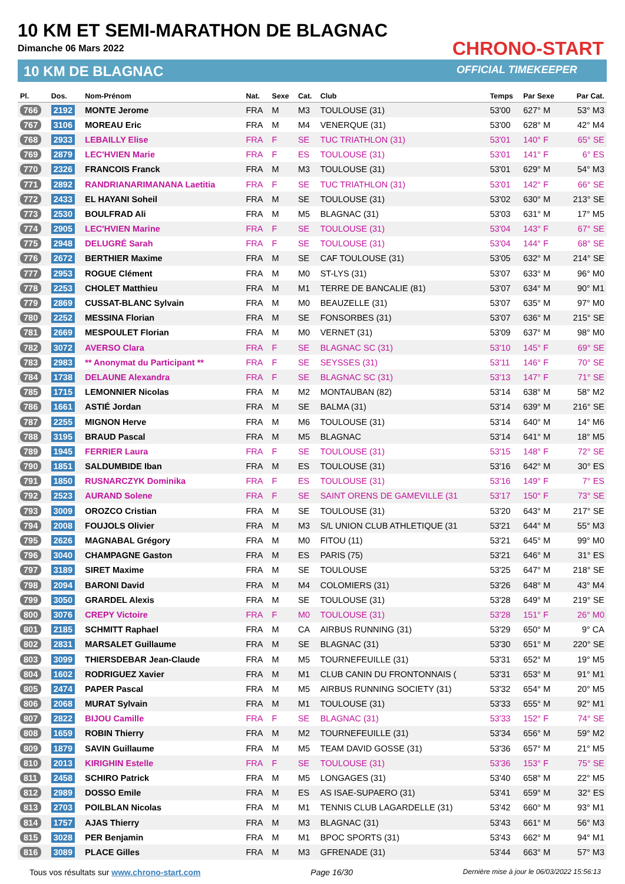10 KM ET SEMI-MARATHON DE BLAGNAC
Dimanche 06 Mars 2022
10 KM DE BLAGNAC
CHRONO-START
OFFICIAL TIMEKEEPER
| Pl. | Dos. | Nom-Prénom | Nat. | Sexe | Cat. | Club | Temps | Par Sexe | Par Cat. |
| --- | --- | --- | --- | --- | --- | --- | --- | --- | --- |
| 766 | 2192 | MONTE Jerome | FRA | M | M3 | TOULOUSE (31) | 53'00 | 627° M | 53° M3 |
| 767 | 3106 | MOREAU Eric | FRA | M | M4 | VENERQUE (31) | 53'00 | 628° M | 42° M4 |
| 768 | 2933 | LEBAILLY Elise | FRA | F | SE | TUC TRIATHLON (31) | 53'01 | 140° F | 65° SE |
| 769 | 2879 | LEC'HVIEN Marie | FRA | F | ES | TOULOUSE (31) | 53'01 | 141° F | 6° ES |
| 770 | 2326 | FRANCOIS Franck | FRA | M | M3 | TOULOUSE (31) | 53'01 | 629° M | 54° M3 |
| 771 | 2892 | RANDRIANARIMANANA Laetitia | FRA | F | SE | TUC TRIATHLON (31) | 53'01 | 142° F | 66° SE |
| 772 | 2433 | EL HAYANI Soheil | FRA | M | SE | TOULOUSE (31) | 53'02 | 630° M | 213° SE |
| 773 | 2530 | BOULFRAD Ali | FRA | M | M5 | BLAGNAC (31) | 53'03 | 631° M | 17° M5 |
| 774 | 2905 | LEC'HVIEN Marine | FRA | F | SE | TOULOUSE (31) | 53'04 | 143° F | 67° SE |
| 775 | 2948 | DELUGRÉ Sarah | FRA | F | SE | TOULOUSE (31) | 53'04 | 144° F | 68° SE |
| 776 | 2672 | BERTHIER Maxime | FRA | M | SE | CAF TOULOUSE (31) | 53'05 | 632° M | 214° SE |
| 777 | 2953 | ROGUE Clément | FRA | M | M0 | ST-LYS (31) | 53'07 | 633° M | 96° M0 |
| 778 | 2253 | CHOLET Matthieu | FRA | M | M1 | TERRE DE BANCALIE (81) | 53'07 | 634° M | 90° M1 |
| 779 | 2869 | CUSSAT-BLANC Sylvain | FRA | M | M0 | BEAUZELLE (31) | 53'07 | 635° M | 97° M0 |
| 780 | 2252 | MESSINA Florian | FRA | M | SE | FONSORBES (31) | 53'07 | 636° M | 215° SE |
| 781 | 2669 | MESPOULET Florian | FRA | M | M0 | VERNET (31) | 53'09 | 637° M | 98° M0 |
| 782 | 3072 | AVERSO Clara | FRA | F | SE | BLAGNAC SC (31) | 53'10 | 145° F | 69° SE |
| 783 | 2983 | ** Anonymat du Participant ** | FRA | F | SE | SEYSSES (31) | 53'11 | 146° F | 70° SE |
| 784 | 1738 | DELAUNE Alexandra | FRA | F | SE | BLAGNAC SC (31) | 53'13 | 147° F | 71° SE |
| 785 | 1715 | LEMONNIER Nicolas | FRA | M | M2 | MONTAUBAN (82) | 53'14 | 638° M | 58° M2 |
| 786 | 1661 | ASTIÉ Jordan | FRA | M | SE | BALMA (31) | 53'14 | 639° M | 216° SE |
| 787 | 2255 | MIGNON Herve | FRA | M | M6 | TOULOUSE (31) | 53'14 | 640° M | 14° M6 |
| 788 | 3195 | BRAUD Pascal | FRA | M | M5 | BLAGNAC | 53'14 | 641° M | 18° M5 |
| 789 | 1945 | FERRIER Laura | FRA | F | SE | TOULOUSE (31) | 53'15 | 148° F | 72° SE |
| 790 | 1851 | SALDUMBIDE Iban | FRA | M | ES | TOULOUSE (31) | 53'16 | 642° M | 30° ES |
| 791 | 1850 | RUSNARCZYK Dominika | FRA | F | ES | TOULOUSE (31) | 53'16 | 149° F | 7° ES |
| 792 | 2523 | AURAND Solene | FRA | F | SE | SAINT ORENS DE GAMEVILLE (31 | 53'17 | 150° F | 73° SE |
| 793 | 3009 | OROZCO Cristian | FRA | M | SE | TOULOUSE (31) | 53'20 | 643° M | 217° SE |
| 794 | 2008 | FOUJOLS Olivier | FRA | M | M3 | S/L UNION CLUB ATHLETIQUE (31 | 53'21 | 644° M | 55° M3 |
| 795 | 2626 | MAGNABAL Grégory | FRA | M | M0 | FITOU (11) | 53'21 | 645° M | 99° M0 |
| 796 | 3040 | CHAMPAGNE Gaston | FRA | M | ES | PARIS (75) | 53'21 | 646° M | 31° ES |
| 797 | 3189 | SIRET Maxime | FRA | M | SE | TOULOUSE | 53'25 | 647° M | 218° SE |
| 798 | 2094 | BARONI David | FRA | M | M4 | COLOMIERS (31) | 53'26 | 648° M | 43° M4 |
| 799 | 3050 | GRARDEL Alexis | FRA | M | SE | TOULOUSE (31) | 53'28 | 649° M | 219° SE |
| 800 | 3076 | CREPY Victoire | FRA | F | M0 | TOULOUSE (31) | 53'28 | 151° F | 26° M0 |
| 801 | 2185 | SCHMITT Raphael | FRA | M | CA | AIRBUS RUNNING (31) | 53'29 | 650° M | 9° CA |
| 802 | 2831 | MARSALET Guillaume | FRA | M | SE | BLAGNAC (31) | 53'30 | 651° M | 220° SE |
| 803 | 3099 | THIERSDEBAR Jean-Claude | FRA | M | M5 | TOURNEFEUILLE (31) | 53'31 | 652° M | 19° M5 |
| 804 | 1602 | RODRIGUEZ Xavier | FRA | M | M1 | CLUB CANIN DU FRONTONNAIS ( | 53'31 | 653° M | 91° M1 |
| 805 | 2474 | PAPER Pascal | FRA | M | M5 | AIRBUS RUNNING SOCIETY (31) | 53'32 | 654° M | 20° M5 |
| 806 | 2068 | MURAT Sylvain | FRA | M | M1 | TOULOUSE (31) | 53'33 | 655° M | 92° M1 |
| 807 | 2822 | BIJOU Camille | FRA | F | SE | BLAGNAC (31) | 53'33 | 152° F | 74° SE |
| 808 | 1659 | ROBIN Thierry | FRA | M | M2 | TOURNEFEUILLE (31) | 53'34 | 656° M | 59° M2 |
| 809 | 1879 | SAVIN Guillaume | FRA | M | M5 | TEAM DAVID GOSSE (31) | 53'36 | 657° M | 21° M5 |
| 810 | 2013 | KIRIGHIN Estelle | FRA | F | SE | TOULOUSE (31) | 53'36 | 153° F | 75° SE |
| 811 | 2458 | SCHIRO Patrick | FRA | M | M5 | LONGAGES (31) | 53'40 | 658° M | 22° M5 |
| 812 | 2989 | DOSSO Emile | FRA | M | ES | AS ISAE-SUPAERO (31) | 53'41 | 659° M | 32° ES |
| 813 | 2703 | POILBLAN Nicolas | FRA | M | M1 | TENNIS CLUB LAGARDELLE (31) | 53'42 | 660° M | 93° M1 |
| 814 | 1757 | AJAS Thierry | FRA | M | M3 | BLAGNAC (31) | 53'43 | 661° M | 56° M3 |
| 815 | 3028 | PER Benjamin | FRA | M | M1 | BPOC SPORTS (31) | 53'43 | 662° M | 94° M1 |
| 816 | 3089 | PLACE Gilles | FRA | M | M3 | GFRENADE (31) | 53'44 | 663° M | 57° M3 |
Tous vos résultats sur www.chrono-start.com Page 16/30 Dernière mise à jour le 06/03/2022 15:56:13